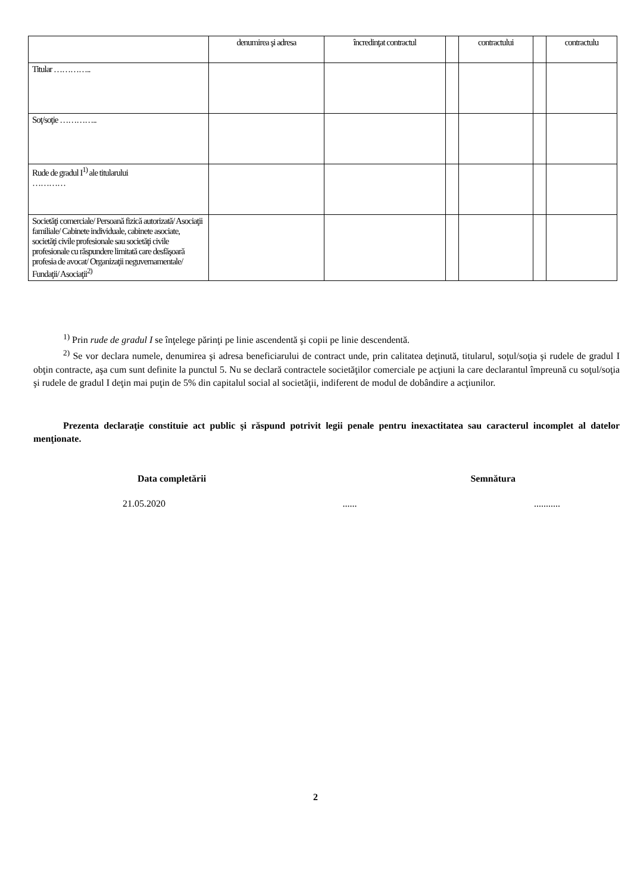| | denumirea şi adresa | încredinţat contractul | | contractului | | contractulu |
| Titular ………….. | | | | | | |
| Soţ/soţie ………….. | | | | | | |
| Rude de gradul I<sup>1)</sup> ale titularului ………… | | | | | | |
| Societăţi comerciale/ Persoană fizică autorizată/ Asociaţii familiale/ Cabinete individuale, cabinete asociate, societăţi civile profesionale sau societăţi civile profesionale cu răspundere limitată care desfăşoară profesia de avocat/ Organizaţii neguvernamentale/ Fundaţii/ Asociaţii<sup>2)</sup> | | | | | | |
<sup>1)</sup> Prin rude de gradul I se înţelege părinţi pe linie ascendentă şi copii pe linie descendentă.
<sup>2)</sup> Se vor declara numele, denumirea şi adresa beneficiarului de contract unde, prin calitatea deţinută, titularul, soţul/soţia şi rudele de gradul I obţin contracte, aşa cum sunt definite la punctul 5. Nu se declară contractele societăţilor comerciale pe acţiuni la care declarantul împreună cu soţul/soţia şi rudele de gradul I deţin mai puţin de 5% din capitalul social al societăţii, indiferent de modul de dobândire a acţiunilor.
Prezenta declaraţie constituie act public şi răspund potrivit legii penale pentru inexactitatea sau caracterul incomplet al datelor menţionate.
Data completării Semnătura
21.05.2020.................
2